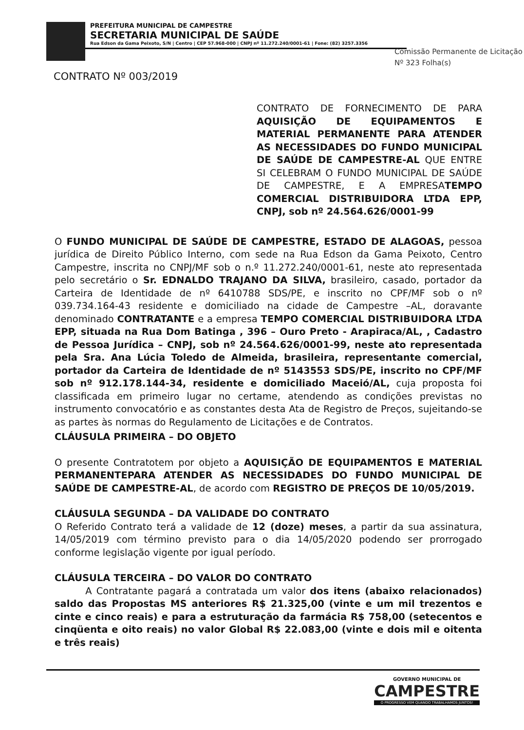PREFEITURA MUNICIPAL DE CAMPESTRE
SECRETARIA MUNICIPAL DE SAÚDE
Rua Edson da Gama Peixoto, S/N | Centro | CEP 57.968-000 | CNPJ nº 11.272.240/0001-61 | Fone: (82) 3257.3356
Comissão Permanente de Licitação
Nº 323 Folha(s)
CONTRATO Nº 003/2019
CONTRATO DE FORNECIMENTO DE PARA AQUISIÇÃO DE EQUIPAMENTOS E MATERIAL PERMANENTE PARA ATENDER AS NECESSIDADES DO FUNDO MUNICIPAL DE SAÚDE DE CAMPESTRE-AL QUE ENTRE SI CELEBRAM O FUNDO MUNICIPAL DE SAÚDE DE CAMPESTRE, E A EMPRESATEMPO COMERCIAL DISTRIBUIDORA LTDA EPP, CNPJ, sob nº 24.564.626/0001-99
O FUNDO MUNICIPAL DE SAÚDE DE CAMPESTRE, ESTADO DE ALAGOAS, pessoa jurídica de Direito Público Interno, com sede na Rua Edson da Gama Peixoto, Centro Campestre, inscrita no CNPJ/MF sob o n.º 11.272.240/0001-61, neste ato representada pelo secretário o Sr. EDNALDO TRAJANO DA SILVA, brasileiro, casado, portador da Carteira de Identidade de nº 6410788 SDS/PE, e inscrito no CPF/MF sob o nº 039.734.164-43 residente e domiciliado na cidade de Campestre –AL, doravante denominado CONTRATANTE e a empresa TEMPO COMERCIAL DISTRIBUIDORA LTDA EPP, situada na Rua Dom Batinga , 396 – Ouro Preto - Arapiraca/AL, , Cadastro de Pessoa Jurídica – CNPJ, sob nº 24.564.626/0001-99, neste ato representada pela Sra. Ana Lúcia Toledo de Almeida, brasileira, representante comercial, portador da Carteira de Identidade de nº 5143553 SDS/PE, inscrito no CPF/MF sob nº 912.178.144-34, residente e domiciliado Maceió/AL, cuja proposta foi classificada em primeiro lugar no certame, atendendo as condições previstas no instrumento convocatório e as constantes desta Ata de Registro de Preços, sujeitando-se as partes às normas do Regulamento de Licitações e de Contratos.
CLÁUSULA PRIMEIRA – DO OBJETO
O presente Contratotem por objeto a AQUISIÇÃO DE EQUIPAMENTOS E MATERIAL PERMANENTEPARA ATENDER AS NECESSIDADES DO FUNDO MUNICIPAL DE SAÚDE DE CAMPESTRE-AL, de acordo com REGISTRO DE PREÇOS DE 10/05/2019.
CLÁUSULA SEGUNDA – DA VALIDADE DO CONTRATO
O Referido Contrato terá a validade de 12 (doze) meses, a partir da sua assinatura, 14/05/2019 com término previsto para o dia 14/05/2020 podendo ser prorrogado conforme legislação vigente por igual período.
CLÁUSULA TERCEIRA – DO VALOR DO CONTRATO
A Contratante pagará a contratada um valor dos itens (abaixo relacionados) saldo das Propostas MS anteriores R$ 21.325,00 (vinte e um mil trezentos e cinte e cinco reais) e para a estruturação da farmácia R$ 758,00 (setecentos e cinqüenta e oito reais) no valor Global R$ 22.083,00 (vinte e dois mil e oitenta e três reais)
GOVERNO MUNICIPAL DE
CAMPESTRE
O PROGRESSO VEM QUANDO TRABALHAMOS JUNTOS!